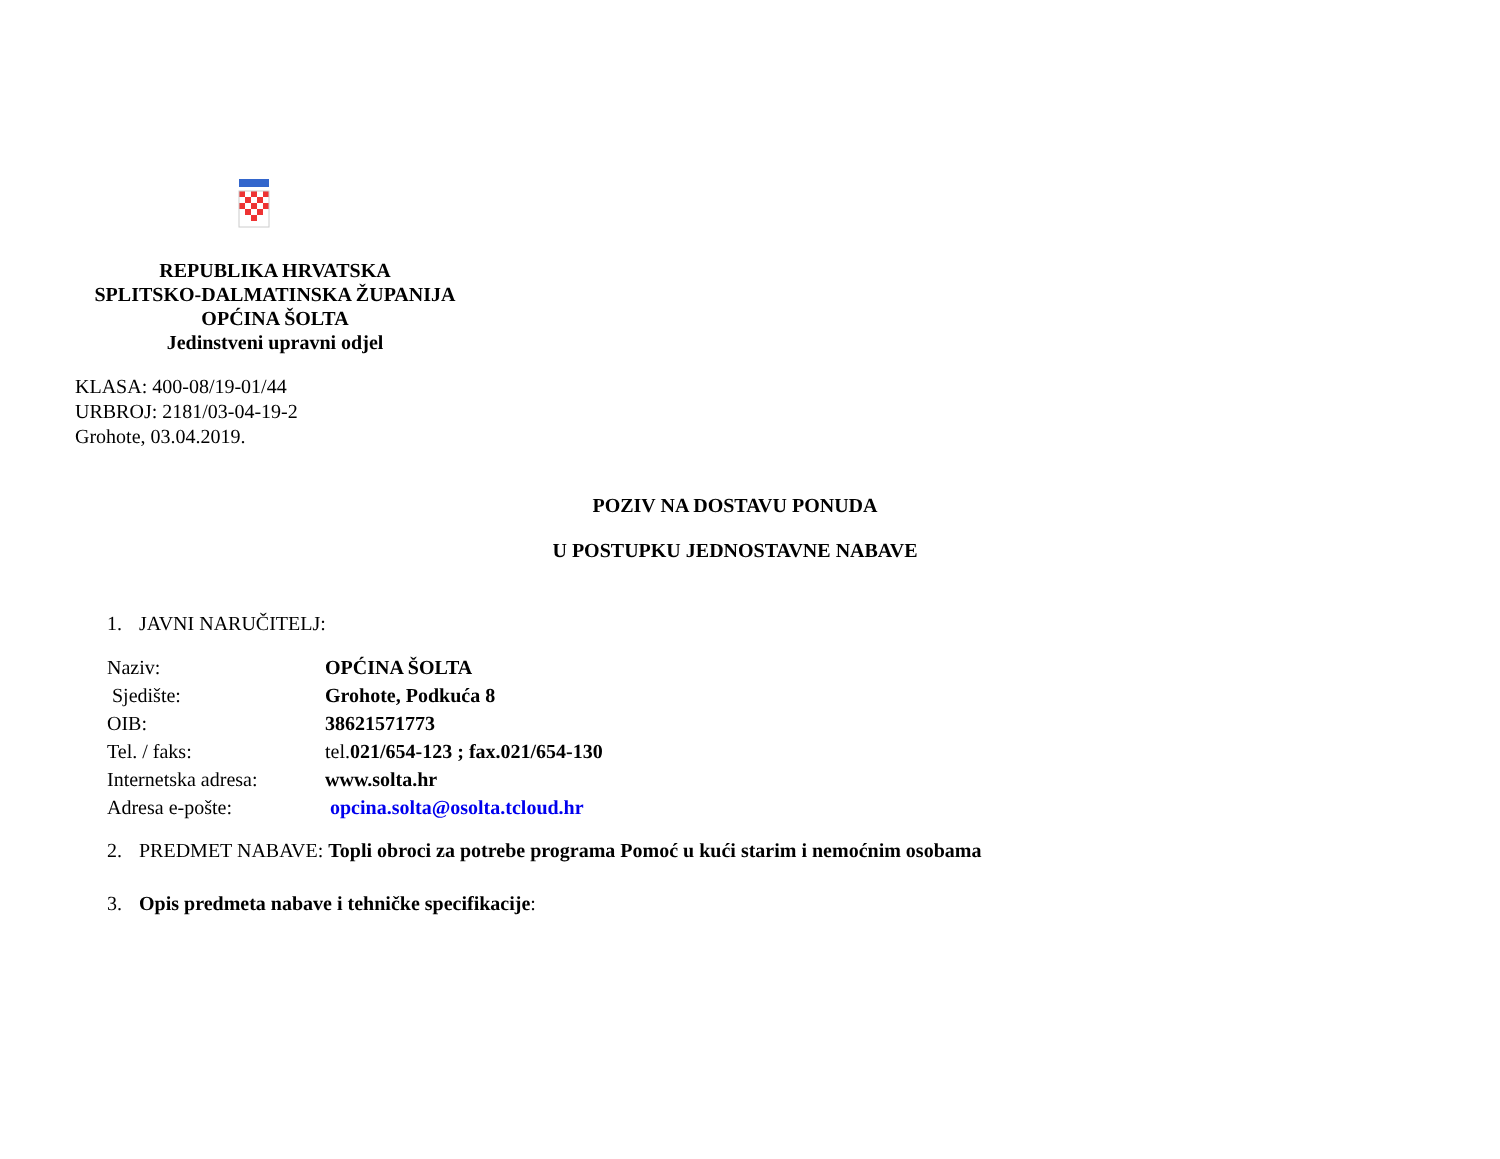REPUBLIKA HRVATSKA
SPLITSKO-DALMATINSKA ŽUPANIJA
OPĆINA ŠOLTA
Jedinstveni upravni odjel
KLASA: 400-08/19-01/44
URBROJ: 2181/03-04-19-2
Grohote, 03.04.2019.
POZIV NA DOSTAVU PONUDA
U POSTUPKU JEDNOSTAVNE NABAVE
1. JAVNI NARUČITELJ:
| Naziv: | OPĆINA ŠOLTA |
| Sjedište: | Grohote, Podkuća 8 |
| OIB: | 38621571773 |
| Tel. / faks: | tel. 021/654-123 ; fax.021/654-130 |
| Internetska adresa: | www.solta.hr |
| Adresa e-pošte: | opcina.solta@osolta.tcloud.hr |
2. PREDMET NABAVE: Topli obroci za potrebe programa Pomoć u kući starim i nemoćnim osobama
3. Opis predmeta nabave i tehničke specifikacije: